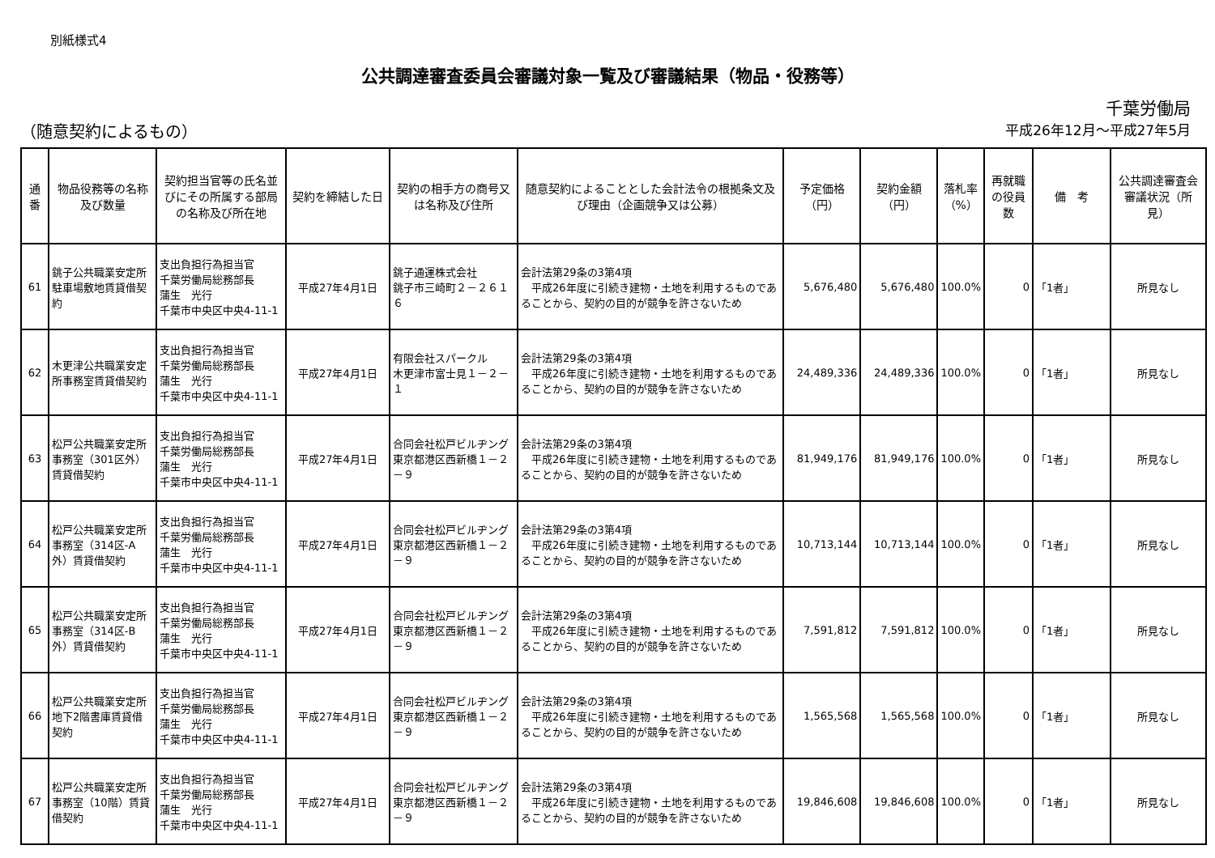別紙様式4
公共調達審査委員会審議対象一覧及び審議結果（物品・役務等）
千葉労働局
（随意契約によるもの） 平成26年12月～平成27年5月
| 通番 | 物品役務等の名称及び数量 | 契約担当官等の氏名並びにその所属する部局の名称及び所在地 | 契約を締結した日 | 契約の相手方の商号又は名称及び住所 | 随意契約によることとした会計法令の根拠条文及び理由（企画競争又は公募） | 予定価格（円） | 契約金額（円） | 落札率（%） | 再就職の役員数 | 備 考 | 公共調達審査会審議状況（所見） |
| --- | --- | --- | --- | --- | --- | --- | --- | --- | --- | --- | --- |
| 61 | 銚子公共職業安定所駐車場敷地賃貸借契約 | 支出負担行為担当官 千葉労働局総務部長 蒲生 光行 千葉市中央区中央4-11-1 | 平成27年4月1日 | 銚子通運株式会社 銚子市三崎町２－２６１６ | 会計法第29条の3第4項 平成26年度に引続き建物・土地を利用するものであることから、契約の目的が競争を許さないため | 5,676,480 | 5,676,480 | 100.0% | 0 | 「1者」 | 所見なし |
| 62 | 木更津公共職業安定所事務室賃貸借契約 | 支出負担行為担当官 千葉労働局総務部長 蒲生 光行 千葉市中央区中央4-11-1 | 平成27年4月1日 | 有限会社スパークル 木更津市富士見１－２－１ | 会計法第29条の3第4項 平成26年度に引続き建物・土地を利用するものであることから、契約の目的が競争を許さないため | 24,489,336 | 24,489,336 | 100.0% | 0 | 「1者」 | 所見なし |
| 63 | 松戸公共職業安定所事務室（301区外）賃貸借契約 | 支出負担行為担当官 千葉労働局総務部長 蒲生 光行 千葉市中央区中央4-11-1 | 平成27年4月1日 | 合同会社松戸ビルヂング 東京都港区西新橋１－２－９ | 会計法第29条の3第4項 平成26年度に引続き建物・土地を利用するものであることから、契約の目的が競争を許さないため | 81,949,176 | 81,949,176 | 100.0% | 0 | 「1者」 | 所見なし |
| 64 | 松戸公共職業安定所事務室（314区-A外）賃貸借契約 | 支出負担行為担当官 千葉労働局総務部長 蒲生 光行 千葉市中央区中央4-11-1 | 平成27年4月1日 | 合同会社松戸ビルヂング 東京都港区西新橋１－２－９ | 会計法第29条の3第4項 平成26年度に引続き建物・土地を利用するものであることから、契約の目的が競争を許さないため | 10,713,144 | 10,713,144 | 100.0% | 0 | 「1者」 | 所見なし |
| 65 | 松戸公共職業安定所事務室（314区-B外）賃貸借契約 | 支出負担行為担当官 千葉労働局総務部長 蒲生 光行 千葉市中央区中央4-11-1 | 平成27年4月1日 | 合同会社松戸ビルヂング 東京都港区西新橋１－２－９ | 会計法第29条の3第4項 平成26年度に引続き建物・土地を利用するものであることから、契約の目的が競争を許さないため | 7,591,812 | 7,591,812 | 100.0% | 0 | 「1者」 | 所見なし |
| 66 | 松戸公共職業安定所地下2階書庫賃貸借契約 | 支出負担行為担当官 千葉労働局総務部長 蒲生 光行 千葉市中央区中央4-11-1 | 平成27年4月1日 | 合同会社松戸ビルヂング 東京都港区西新橋１－２－９ | 会計法第29条の3第4項 平成26年度に引続き建物・土地を利用するものであることから、契約の目的が競争を許さないため | 1,565,568 | 1,565,568 | 100.0% | 0 | 「1者」 | 所見なし |
| 67 | 松戸公共職業安定所事務室（10階）賃貸借契約 | 支出負担行為担当官 千葉労働局総務部長 蒲生 光行 千葉市中央区中央4-11-1 | 平成27年4月1日 | 合同会社松戸ビルヂング 東京都港区西新橋１－２－９ | 会計法第29条の3第4項 平成26年度に引続き建物・土地を利用するものであることから、契約の目的が競争を許さないため | 19,846,608 | 19,846,608 | 100.0% | 0 | 「1者」 | 所見なし |